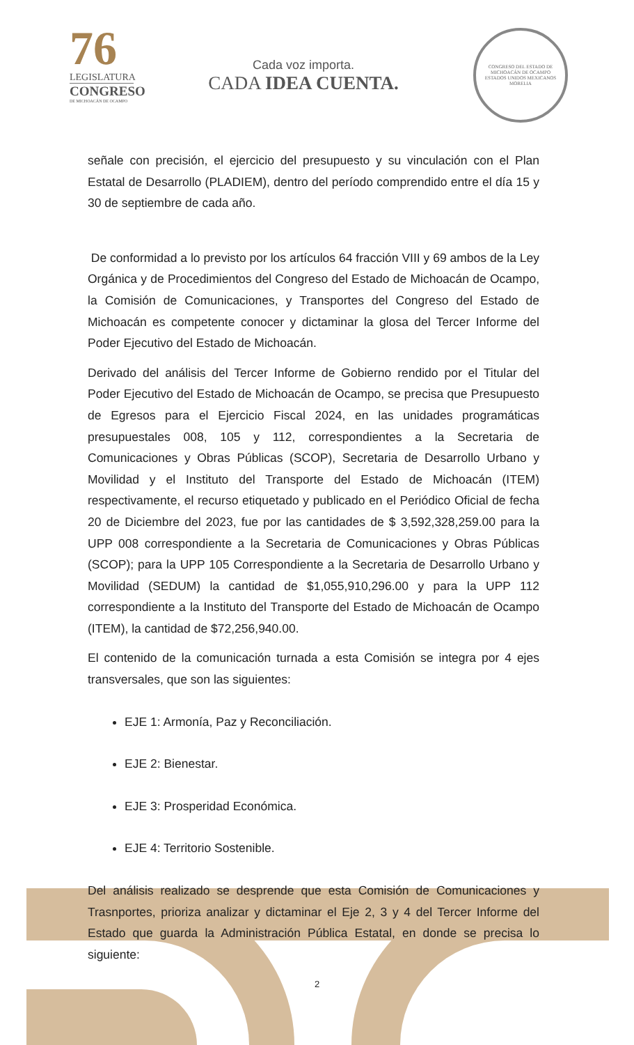76
LEGISLATURA
CONGRESO
DE MICHOACÁN DE OCAMPO
Cada voz importa.
CADA IDEA CUENTA.
CONGRESO DEL ESTADO DE MICHOACÁN DE OCAMPO
ESTADOS UNIDOS MEXICANOS
MORELIA
señale con precisión, el ejercicio del presupuesto y su vinculación con el Plan Estatal de Desarrollo (PLADIEM), dentro del período comprendido entre el día 15 y 30 de septiembre de cada año.
De conformidad a lo previsto por los artículos 64 fracción VIII y 69 ambos de la Ley Orgánica y de Procedimientos del Congreso del Estado de Michoacán de Ocampo, la Comisión de Comunicaciones, y Transportes del Congreso del Estado de Michoacán es competente conocer y dictaminar la glosa del Tercer Informe del Poder Ejecutivo del Estado de Michoacán.
Derivado del análisis del Tercer Informe de Gobierno rendido por el Titular del Poder Ejecutivo del Estado de Michoacán de Ocampo, se precisa que Presupuesto de Egresos para el Ejercicio Fiscal 2024, en las unidades programáticas presupuestales 008, 105 y 112, correspondientes a la Secretaria de Comunicaciones y Obras Públicas (SCOP), Secretaria de Desarrollo Urbano y Movilidad y el Instituto del Transporte del Estado de Michoacán (ITEM) respectivamente, el recurso etiquetado y publicado en el Periódico Oficial de fecha 20 de Diciembre del 2023, fue por las cantidades de $ 3,592,328,259.00 para la UPP 008 correspondiente a la Secretaria de Comunicaciones y Obras Públicas (SCOP); para la UPP 105 Correspondiente a la Secretaria de Desarrollo Urbano y Movilidad (SEDUM) la cantidad de $1,055,910,296.00 y para la UPP 112 correspondiente a la Instituto del Transporte del Estado de Michoacán de Ocampo (ITEM), la cantidad de $72,256,940.00.
El contenido de la comunicación turnada a esta Comisión se integra por 4 ejes transversales, que son las siguientes:
EJE 1: Armonía, Paz y Reconciliación.
EJE 2: Bienestar.
EJE 3: Prosperidad Económica.
EJE 4: Territorio Sostenible.
Del análisis realizado se desprende que esta Comisión de Comunicaciones y Trasnportes, prioriza analizar y dictaminar el Eje 2, 3 y 4 del Tercer Informe del Estado que guarda la Administración Pública Estatal, en donde se precisa lo siguiente:
2